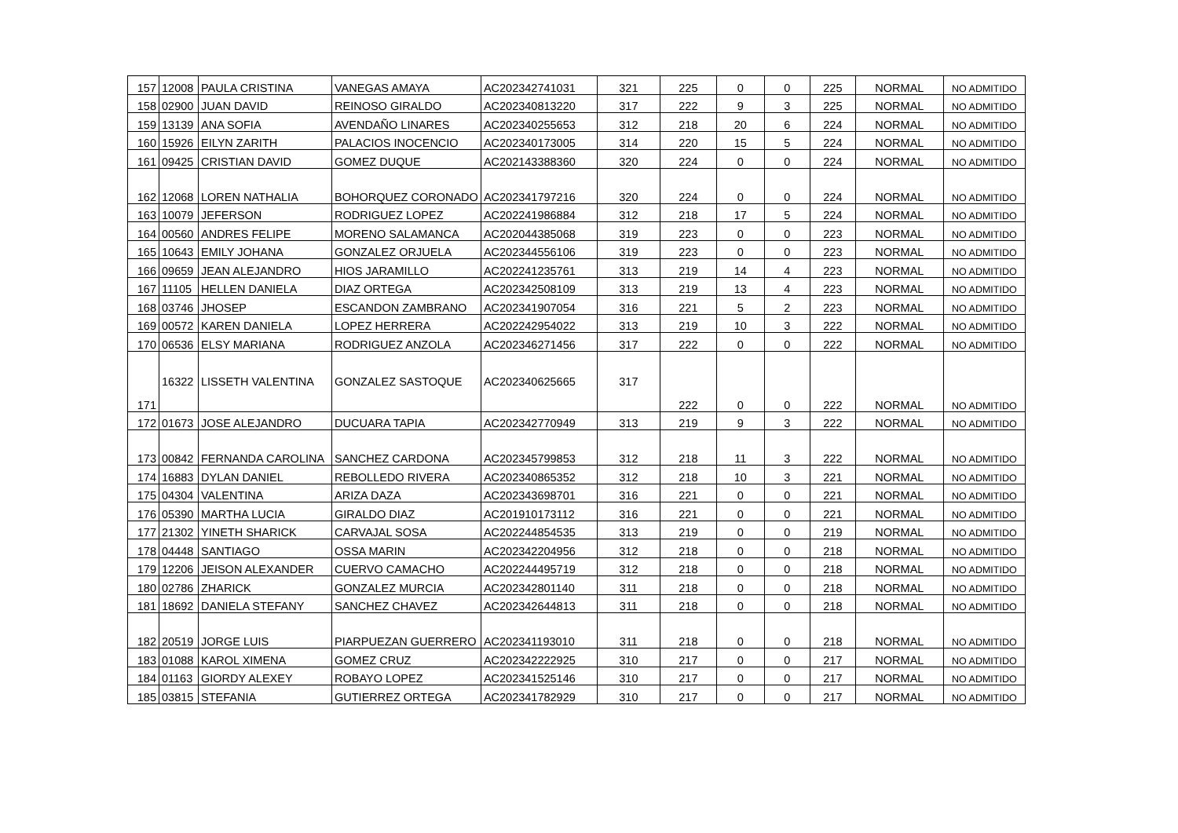| 157 | 12008 | PAULA CRISTINA | VANEGAS AMAYA | AC202342741031 | 321 | 225 | 0 | 0 | 225 | NORMAL | NO ADMITIDO |
| 158 | 02900 | JUAN DAVID | REINOSO GIRALDO | AC202340813220 | 317 | 222 | 9 | 3 | 225 | NORMAL | NO ADMITIDO |
| 159 | 13139 | ANA SOFIA | AVENDAÑO LINARES | AC202340255653 | 312 | 218 | 20 | 6 | 224 | NORMAL | NO ADMITIDO |
| 160 | 15926 | EILYN ZARITH | PALACIOS INOCENCIO | AC202340173005 | 314 | 220 | 15 | 5 | 224 | NORMAL | NO ADMITIDO |
| 161 | 09425 | CRISTIAN DAVID | GOMEZ DUQUE | AC202143388360 | 320 | 224 | 0 | 0 | 224 | NORMAL | NO ADMITIDO |
| 162 | 12068 | LOREN NATHALIA | BOHORQUEZ CORONADO | AC202341797216 | 320 | 224 | 0 | 0 | 224 | NORMAL | NO ADMITIDO |
| 163 | 10079 | JEFERSON | RODRIGUEZ LOPEZ | AC202241986884 | 312 | 218 | 17 | 5 | 224 | NORMAL | NO ADMITIDO |
| 164 | 00560 | ANDRES FELIPE | MORENO SALAMANCA | AC202044385068 | 319 | 223 | 0 | 0 | 223 | NORMAL | NO ADMITIDO |
| 165 | 10643 | EMILY JOHANA | GONZALEZ ORJUELA | AC202344556106 | 319 | 223 | 0 | 0 | 223 | NORMAL | NO ADMITIDO |
| 166 | 09659 | JEAN ALEJANDRO | HIOS JARAMILLO | AC202241235761 | 313 | 219 | 14 | 4 | 223 | NORMAL | NO ADMITIDO |
| 167 | 11105 | HELLEN DANIELA | DIAZ ORTEGA | AC202342508109 | 313 | 219 | 13 | 4 | 223 | NORMAL | NO ADMITIDO |
| 168 | 03746 | JHOSEP | ESCANDON ZAMBRANO | AC202341907054 | 316 | 221 | 5 | 2 | 223 | NORMAL | NO ADMITIDO |
| 169 | 00572 | KAREN DANIELA | LOPEZ HERRERA | AC202242954022 | 313 | 219 | 10 | 3 | 222 | NORMAL | NO ADMITIDO |
| 170 | 06536 | ELSY MARIANA | RODRIGUEZ ANZOLA | AC202346271456 | 317 | 222 | 0 | 0 | 222 | NORMAL | NO ADMITIDO |
| 171 | 16322 | LISSETH VALENTINA | GONZALEZ SASTOQUE | AC202340625665 | 317 | 222 | 0 | 0 | 222 | NORMAL | NO ADMITIDO |
| 172 | 01673 | JOSE ALEJANDRO | DUCUARA TAPIA | AC202342770949 | 313 | 219 | 9 | 3 | 222 | NORMAL | NO ADMITIDO |
| 173 | 00842 | FERNANDA CAROLINA | SANCHEZ CARDONA | AC202345799853 | 312 | 218 | 11 | 3 | 222 | NORMAL | NO ADMITIDO |
| 174 | 16883 | DYLAN DANIEL | REBOLLEDO RIVERA | AC202340865352 | 312 | 218 | 10 | 3 | 221 | NORMAL | NO ADMITIDO |
| 175 | 04304 | VALENTINA | ARIZA DAZA | AC202343698701 | 316 | 221 | 0 | 0 | 221 | NORMAL | NO ADMITIDO |
| 176 | 05390 | MARTHA LUCIA | GIRALDO DIAZ | AC201910173112 | 316 | 221 | 0 | 0 | 221 | NORMAL | NO ADMITIDO |
| 177 | 21302 | YINETH SHARICK | CARVAJAL SOSA | AC202244854535 | 313 | 219 | 0 | 0 | 219 | NORMAL | NO ADMITIDO |
| 178 | 04448 | SANTIAGO | OSSA MARIN | AC202342204956 | 312 | 218 | 0 | 0 | 218 | NORMAL | NO ADMITIDO |
| 179 | 12206 | JEISON ALEXANDER | CUERVO CAMACHO | AC202244495719 | 312 | 218 | 0 | 0 | 218 | NORMAL | NO ADMITIDO |
| 180 | 02786 | ZHARICK | GONZALEZ MURCIA | AC202342801140 | 311 | 218 | 0 | 0 | 218 | NORMAL | NO ADMITIDO |
| 181 | 18692 | DANIELA STEFANY | SANCHEZ CHAVEZ | AC202342644813 | 311 | 218 | 0 | 0 | 218 | NORMAL | NO ADMITIDO |
| 182 | 20519 | JORGE LUIS | PIARPUEZAN GUERRERO | AC202341193010 | 311 | 218 | 0 | 0 | 218 | NORMAL | NO ADMITIDO |
| 183 | 01088 | KAROL XIMENA | GOMEZ CRUZ | AC202342222925 | 310 | 217 | 0 | 0 | 217 | NORMAL | NO ADMITIDO |
| 184 | 01163 | GIORDY ALEXEY | ROBAYO LOPEZ | AC202341525146 | 310 | 217 | 0 | 0 | 217 | NORMAL | NO ADMITIDO |
| 185 | 03815 | STEFANIA | GUTIERREZ ORTEGA | AC202341782929 | 310 | 217 | 0 | 0 | 217 | NORMAL | NO ADMITIDO |